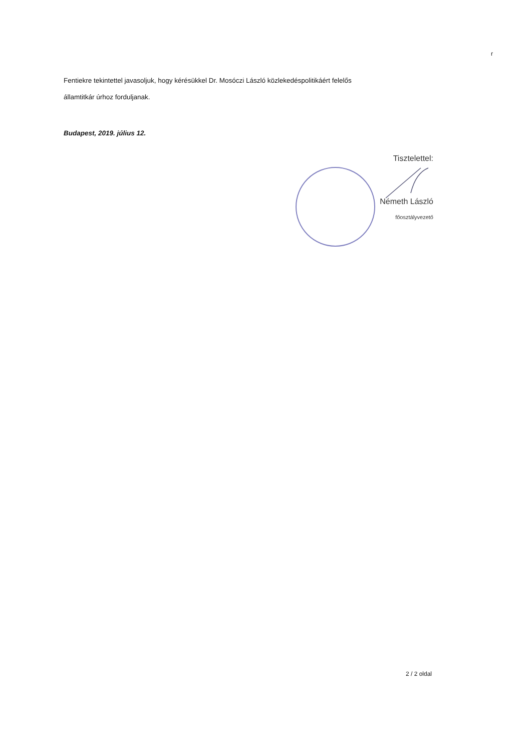r
Fentiekre tekintettel javasoljuk, hogy kérésükkel Dr. Mosóczi László közlekedéspolitikáért felelős
államtitkár úrhoz forduljanak.
Budapest, 2019. július 12.
Tisztelettel:
Németh László
főosztályvezető
2 / 2 oldal